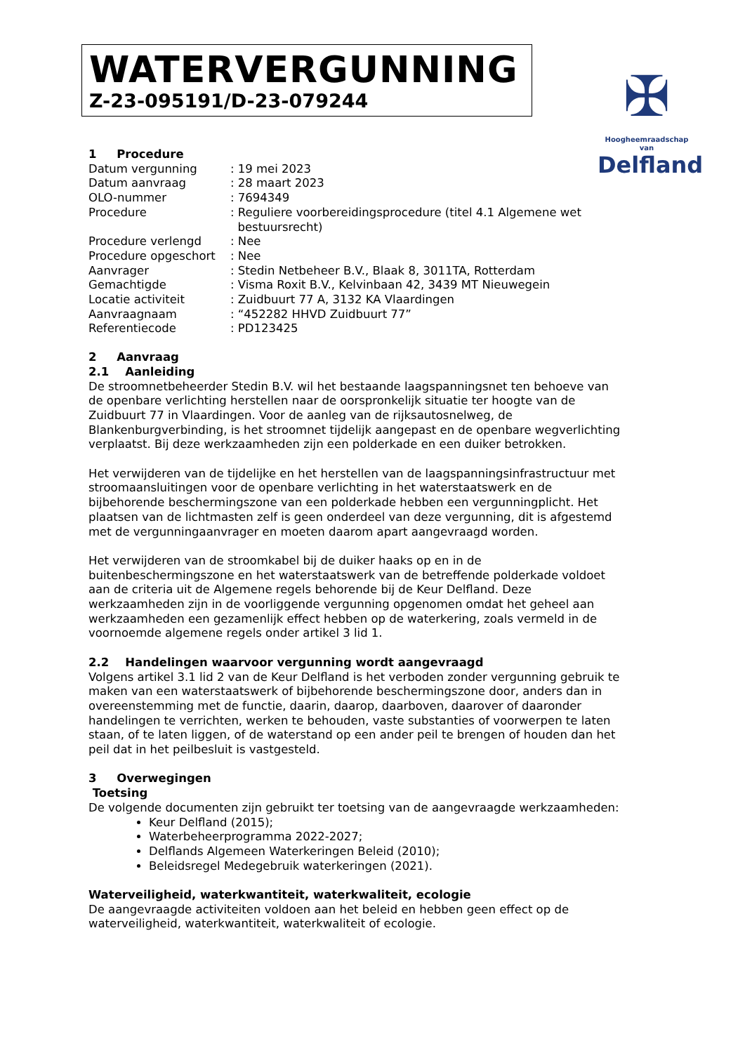WATERVERGUNNING
Z-23-095191/D-23-079244
✠
Hoogheemraadschap van
Delfland
1 Procedure
| Datum vergunning | : 19 mei 2023 |
| Datum aanvraag | : 28 maart 2023 |
| OLO-nummer | : 7694349 |
| Procedure | : Reguliere voorbereidingsprocedure (titel 4.1 Algemene wet bestuursrecht) |
| Procedure verlengd | : Nee |
| Procedure opgeschort | : Nee |
| Aanvrager | : Stedin Netbeheer B.V., Blaak 8, 3011TA, Rotterdam |
| Gemachtigde | : Visma Roxit B.V., Kelvinbaan 42, 3439 MT Nieuwegein |
| Locatie activiteit | : Zuidbuurt 77 A, 3132 KA Vlaardingen |
| Aanvraagnaam | : “452282 HHVD Zuidbuurt 77” |
| Referentiecode | : PD123425 |
2 Aanvraag
2.1 Aanleiding
De stroomnetbeheerder Stedin B.V. wil het bestaande laagspanningsnet ten behoeve van de openbare verlichting herstellen naar de oorspronkelijk situatie ter hoogte van de Zuidbuurt 77 in Vlaardingen. Voor de aanleg van de rijksautosnelweg, de Blankenburgverbinding, is het stroomnet tijdelijk aangepast en de openbare wegverlichting verplaatst. Bij deze werkzaamheden zijn een polderkade en een duiker betrokken.
Het verwijderen van de tijdelijke en het herstellen van de laagspanningsinfrastructuur met stroomaansluitingen voor de openbare verlichting in het waterstaatswerk en de bijbehorende beschermingszone van een polderkade hebben een vergunningplicht. Het plaatsen van de lichtmasten zelf is geen onderdeel van deze vergunning, dit is afgestemd met de vergunningaanvrager en moeten daarom apart aangevraagd worden.
Het verwijderen van de stroomkabel bij de duiker haaks op en in de buitenbeschermingszone en het waterstaatswerk van de betreffende polderkade voldoet aan de criteria uit de Algemene regels behorende bij de Keur Delfland. Deze werkzaamheden zijn in de voorliggende vergunning opgenomen omdat het geheel aan werkzaamheden een gezamenlijk effect hebben op de waterkering, zoals vermeld in de voornoemde algemene regels onder artikel 3 lid 1.
2.2 Handelingen waarvoor vergunning wordt aangevraagd
Volgens artikel 3.1 lid 2 van de Keur Delfland is het verboden zonder vergunning gebruik te maken van een waterstaatswerk of bijbehorende beschermingszone door, anders dan in overeenstemming met de functie, daarin, daarop, daarboven, daarover of daaronder handelingen te verrichten, werken te behouden, vaste substanties of voorwerpen te laten staan, of te laten liggen, of de waterstand op een ander peil te brengen of houden dan het peil dat in het peilbesluit is vastgesteld.
3 Overwegingen
Toetsing
De volgende documenten zijn gebruikt ter toetsing van de aangevraagde werkzaamheden:
Keur Delfland (2015);
Waterbeheerprogramma 2022-2027;
Delflands Algemeen Waterkeringen Beleid (2010);
Beleidsregel Medegebruik waterkeringen (2021).
Waterveiligheid, waterkwantiteit, waterkwaliteit, ecologie
De aangevraagde activiteiten voldoen aan het beleid en hebben geen effect op de waterveiligheid, waterkwantiteit, waterkwaliteit of ecologie.